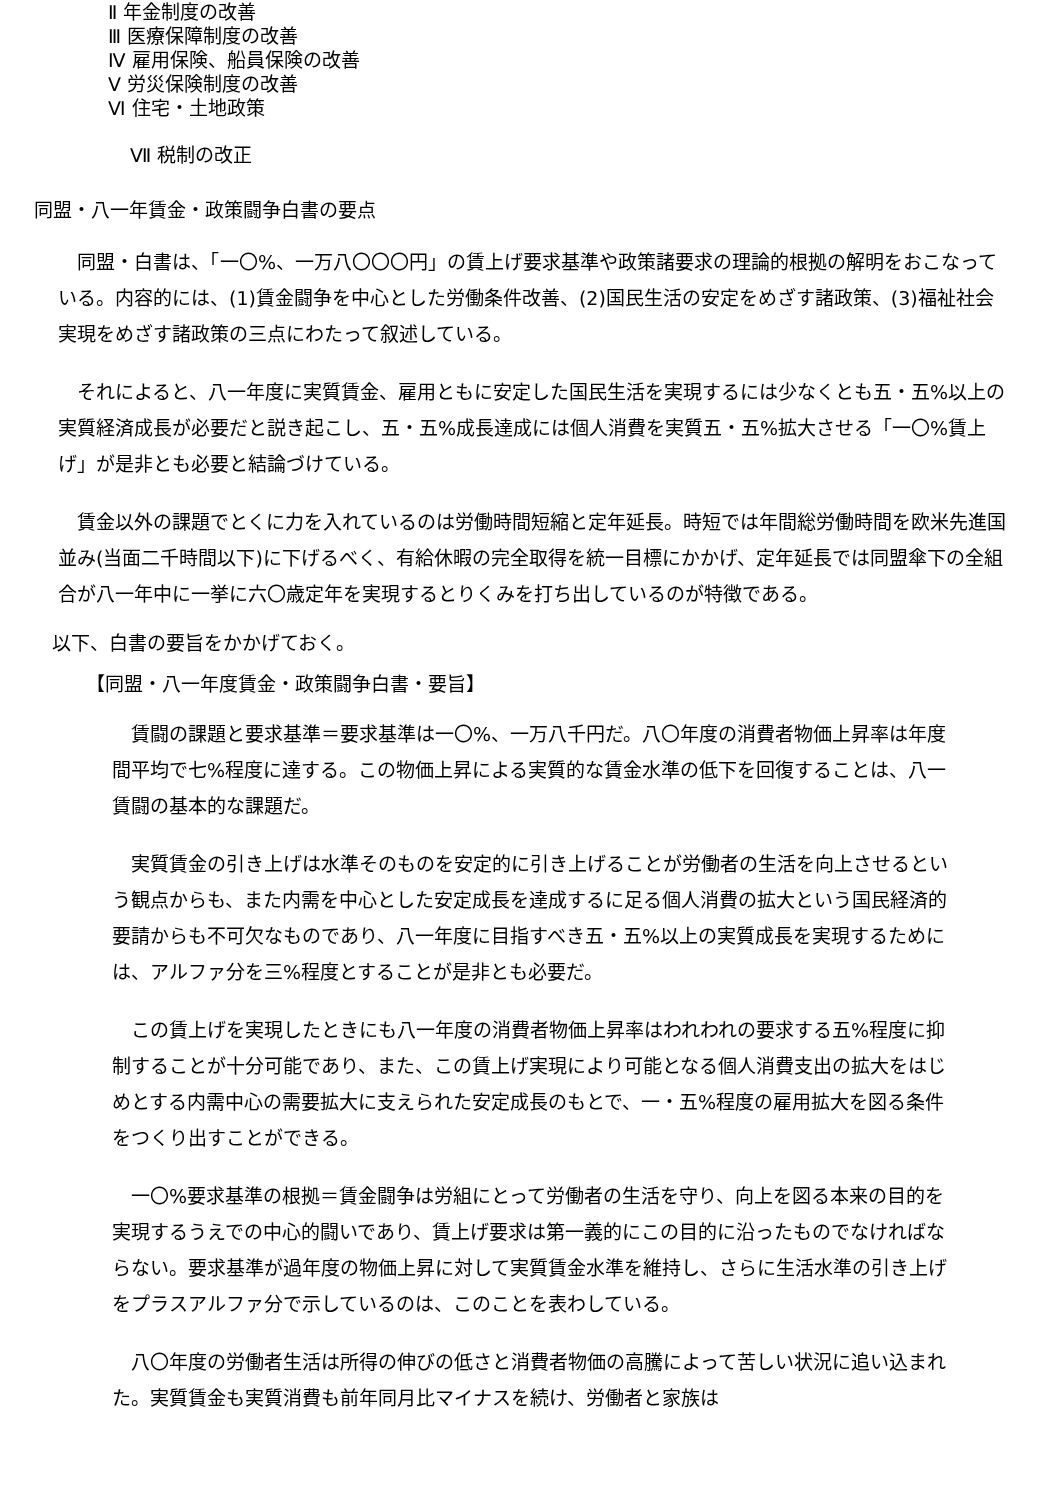Ⅱ 年金制度の改善
Ⅲ 医療保障制度の改善
Ⅳ 雇用保険、船員保険の改善
Ⅴ 労災保険制度の改善
Ⅵ 住宅・土地政策
Ⅶ 税制の改正
同盟・八一年賃金・政策闘争白書の要点
　同盟・白書は、「一〇%、一万八〇〇〇円」の賃上げ要求基準や政策諸要求の理論的根拠の解明をおこなっている。内容的には、(1)賃金闘争を中心とした労働条件改善、(2)国民生活の安定をめざす諸政策、(3)福祉社会実現をめざす諸政策の三点にわたって叙述している。
　それによると、八一年度に実質賃金、雇用ともに安定した国民生活を実現するには少なくとも五・五%以上の実質経済成長が必要だと説き起こし、五・五%成長達成には個人消費を実質五・五%拡大させる「一〇%賃上げ」が是非とも必要と結論づけている。
　賃金以外の課題でとくに力を入れているのは労働時間短縮と定年延長。時短では年間総労働時間を欧米先進国並み(当面二千時間以下)に下げるべく、有給休暇の完全取得を統一目標にかかげ、定年延長では同盟傘下の全組合が八一年中に一挙に六〇歳定年を実現するとりくみを打ち出しているのが特徴である。
以下、白書の要旨をかかげておく。
【同盟・八一年度賃金・政策闘争白書・要旨】
　賃闘の課題と要求基準＝要求基準は一〇%、一万八千円だ。八〇年度の消費者物価上昇率は年度間平均で七%程度に達する。この物価上昇による実質的な賃金水準の低下を回復することは、八一賃闘の基本的な課題だ。
　実質賃金の引き上げは水準そのものを安定的に引き上げることが労働者の生活を向上させるという観点からも、また内需を中心とした安定成長を達成するに足る個人消費の拡大という国民経済的要請からも不可欠なものであり、八一年度に目指すべき五・五%以上の実質成長を実現するためには、アルファ分を三%程度とすることが是非とも必要だ。
　この賃上げを実現したときにも八一年度の消費者物価上昇率はわれわれの要求する五%程度に抑制することが十分可能であり、また、この賃上げ実現により可能となる個人消費支出の拡大をはじめとする内需中心の需要拡大に支えられた安定成長のもとで、一・五%程度の雇用拡大を図る条件をつくり出すことができる。
　一〇%要求基準の根拠＝賃金闘争は労組にとって労働者の生活を守り、向上を図る本来の目的を実現するうえでの中心的闘いであり、賃上げ要求は第一義的にこの目的に沿ったものでなければならない。要求基準が過年度の物価上昇に対して実質賃金水準を維持し、さらに生活水準の引き上げをプラスアルファ分で示しているのは、このことを表わしている。
　八〇年度の労働者生活は所得の伸びの低さと消費者物価の高騰によって苦しい状況に追い込まれた。実質賃金も実質消費も前年同月比マイナスを続け、労働者と家族は